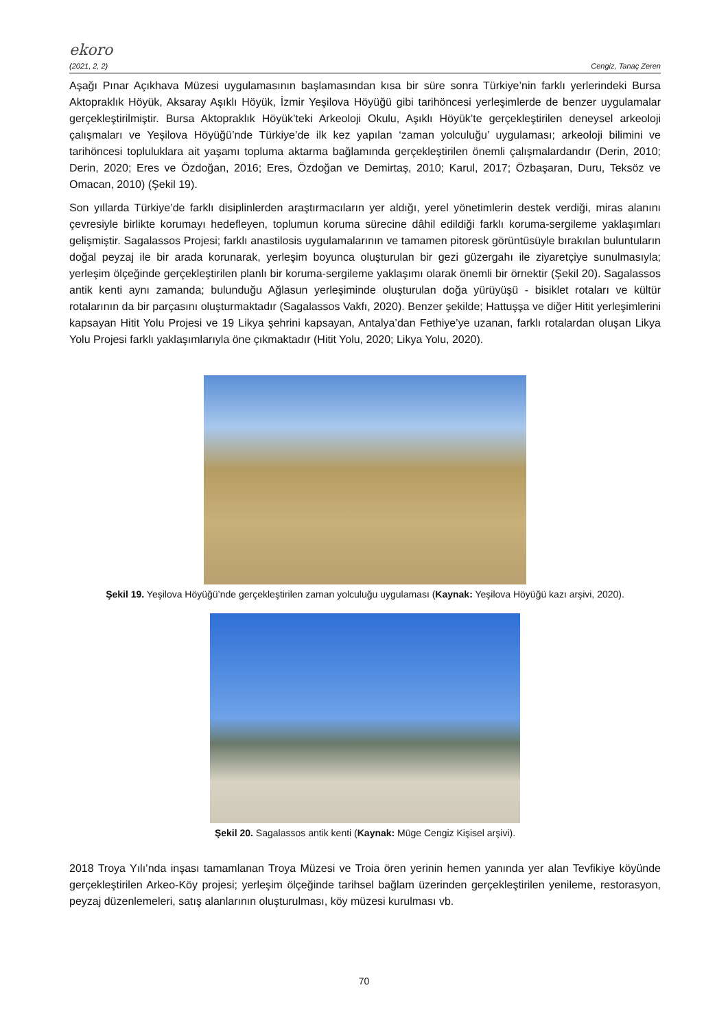ekoro
(2021, 2, 2) Cengiz, Tanaç Zeren
Aşağı Pınar Açıkhava Müzesi uygulamasının başlamasından kısa bir süre sonra Türkiye’nin farklı yerlerindeki Bursa Aktopraklık Höyük, Aksaray Aşıklı Höyük, İzmir Yeşilova Höyüğü gibi tarihöncesi yerleşimlerde de benzer uygulamalar gerçekleştirilmiştir. Bursa Aktopraklık Höyük’teki Arkeoloji Okulu, Aşıklı Höyük’te gerçekleştirilen deneysel arkeoloji çalışmaları ve Yeşilova Höyüğü’nde Türkiye’de ilk kez yapılan ‘zaman yolculuğu’ uygulaması; arkeoloji bilimini ve tarihöncesi topluluklara ait yaşamı topluma aktarma bağlamında gerçekleştirilen önemli çalışmalardandır (Derin, 2010; Derin, 2020; Eres ve Özdoğan, 2016; Eres, Özdoğan ve Demirtaş, 2010; Karul, 2017; Özbaşaran, Duru, Teksöz ve Omacan, 2010) (Şekil 19).
Son yıllarda Türkiye’de farklı disiplinlerden araştırmacıların yer aldığı, yerel yönetimlerin destek verdiği, miras alanını çevresiyle birlikte korumayı hedefleyen, toplumun koruma sürecine dâhil edildiği farklı koruma-sergileme yaklaşımları gelişmiştir. Sagalassos Projesi; farklı anastilosis uygulamalarının ve tamamen pitoresk görüntüsüyle bırakılan buluntuların doğal peyzaj ile bir arada korunarak, yerleşim boyunca oluşturulan bir gezi güzergahı ile ziyaretçiye sunulmasıyla; yerleşim ölçeğinde gerçekleştirilen planlı bir koruma-sergileme yaklaşımı olarak önemli bir örnektir (Şekil 20). Sagalassos antik kenti aynı zamanda; bulunduğu Ağlasun yerleşiminde oluşturulan doğa yürüyüşü - bisiklet rotaları ve kültür rotalarının da bir parçasını oluşturmaktadır (Sagalassos Vakfı, 2020). Benzer şekilde; Hattuşşa ve diğer Hitit yerleşimlerini kapsayan Hitit Yolu Projesi ve 19 Likya şehrini kapsayan, Antalya’dan Fethiye’ye uzanan, farklı rotalardan oluşan Likya Yolu Projesi farklı yaklaşımlarıyla öne çıkmaktadır (Hitit Yolu, 2020; Likya Yolu, 2020).
Şekil 19. Yeşilova Höyüğü’nde gerçekleştirilen zaman yolculuğu uygulaması (Kaynak: Yeşilova Höyüğü kazı arşivi, 2020).
Şekil 20. Sagalassos antik kenti (Kaynak: Müge Cengiz Kişisel arşivi).
2018 Troya Yılı’nda inşası tamamlanan Troya Müzesi ve Troia ören yerinin hemen yanında yer alan Tevfikiye köyünde gerçekleştirilen Arkeo-Köy projesi; yerleşim ölçeğinde tarihsel bağlam üzerinden gerçekleştirilen yenileme, restorasyon, peyzaj düzenlemeleri, satış alanlarının oluşturulması, köy müzesi kurulması vb.
70